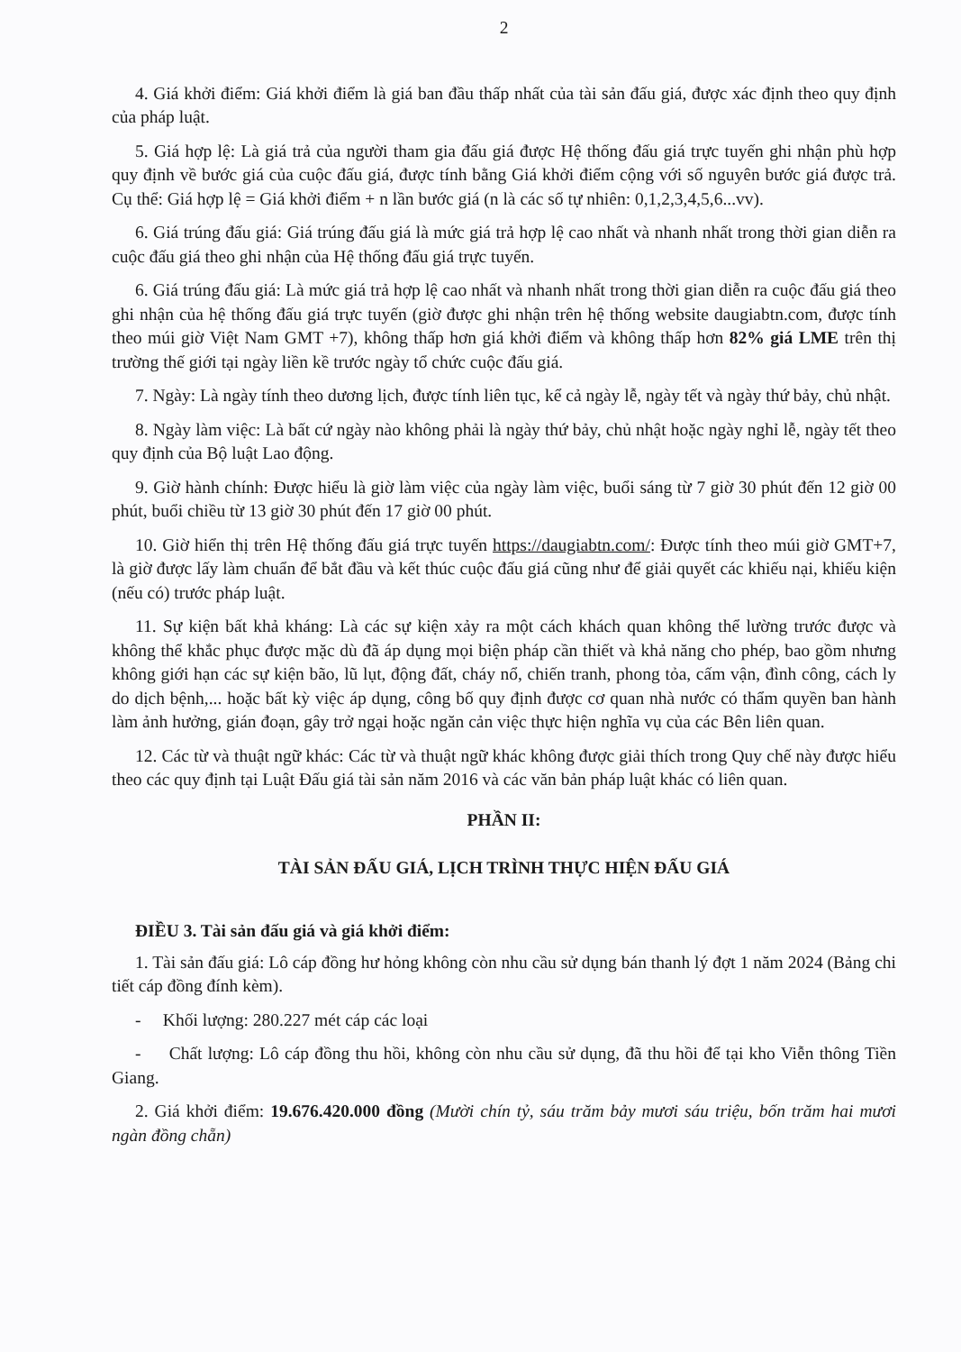2
4. Giá khởi điểm: Giá khởi điểm là giá ban đầu thấp nhất của tài sản đấu giá, được xác định theo quy định của pháp luật.
5. Giá hợp lệ: Là giá trả của người tham gia đấu giá được Hệ thống đấu giá trực tuyến ghi nhận phù hợp quy định về bước giá của cuộc đấu giá, được tính bằng Giá khởi điểm cộng với số nguyên bước giá được trả. Cụ thể: Giá hợp lệ = Giá khởi điểm + n lần bước giá (n là các số tự nhiên: 0,1,2,3,4,5,6...vv).
6. Giá trúng đấu giá: Giá trúng đấu giá là mức giá trả hợp lệ cao nhất và nhanh nhất trong thời gian diễn ra cuộc đấu giá theo ghi nhận của Hệ thống đấu giá trực tuyến.
6. Giá trúng đấu giá: Là mức giá trả hợp lệ cao nhất và nhanh nhất trong thời gian diễn ra cuộc đấu giá theo ghi nhận của hệ thống đấu giá trực tuyến (giờ được ghi nhận trên hệ thống website daugiabtn.com, được tính theo múi giờ Việt Nam GMT +7), không thấp hơn giá khởi điểm và không thấp hơn 82% giá LME trên thị trường thế giới tại ngày liền kề trước ngày tổ chức cuộc đấu giá.
7. Ngày: Là ngày tính theo dương lịch, được tính liên tục, kể cả ngày lễ, ngày tết và ngày thứ bảy, chủ nhật.
8. Ngày làm việc: Là bất cứ ngày nào không phải là ngày thứ bảy, chủ nhật hoặc ngày nghỉ lễ, ngày tết theo quy định của Bộ luật Lao động.
9. Giờ hành chính: Được hiểu là giờ làm việc của ngày làm việc, buổi sáng từ 7 giờ 30 phút đến 12 giờ 00 phút, buổi chiều từ 13 giờ 30 phút đến 17 giờ 00 phút.
10. Giờ hiển thị trên Hệ thống đấu giá trực tuyến https://daugiabtn.com/: Được tính theo múi giờ GMT+7, là giờ được lấy làm chuẩn để bắt đầu và kết thúc cuộc đấu giá cũng như để giải quyết các khiếu nại, khiếu kiện (nếu có) trước pháp luật.
11. Sự kiện bất khả kháng: Là các sự kiện xảy ra một cách khách quan không thể lường trước được và không thể khắc phục được mặc dù đã áp dụng mọi biện pháp cần thiết và khả năng cho phép, bao gồm nhưng không giới hạn các sự kiện bão, lũ lụt, động đất, cháy nổ, chiến tranh, phong tỏa, cấm vận, đình công, cách ly do dịch bệnh,... hoặc bất kỳ việc áp dụng, công bố quy định được cơ quan nhà nước có thẩm quyền ban hành làm ảnh hưởng, gián đoạn, gây trở ngại hoặc ngăn cản việc thực hiện nghĩa vụ của các Bên liên quan.
12. Các từ và thuật ngữ khác: Các từ và thuật ngữ khác không được giải thích trong Quy chế này được hiểu theo các quy định tại Luật Đấu giá tài sản năm 2016 và các văn bản pháp luật khác có liên quan.
PHẦN II:
TÀI SẢN ĐẤU GIÁ, LỊCH TRÌNH THỰC HIỆN ĐẤU GIÁ
ĐIỀU 3. Tài sản đấu giá và giá khởi điểm:
1. Tài sản đấu giá: Lô cáp đồng hư hỏng không còn nhu cầu sử dụng bán thanh lý đợt 1 năm 2024 (Bảng chi tiết cáp đồng đính kèm).
- Khối lượng: 280.227 mét cáp các loại
- Chất lượng: Lô cáp đồng thu hồi, không còn nhu cầu sử dụng, đã thu hồi để tại kho Viễn thông Tiền Giang.
2. Giá khởi điểm: 19.676.420.000 đồng (Mười chín tỷ, sáu trăm bảy mươi sáu triệu, bốn trăm hai mươi ngàn đồng chẵn)